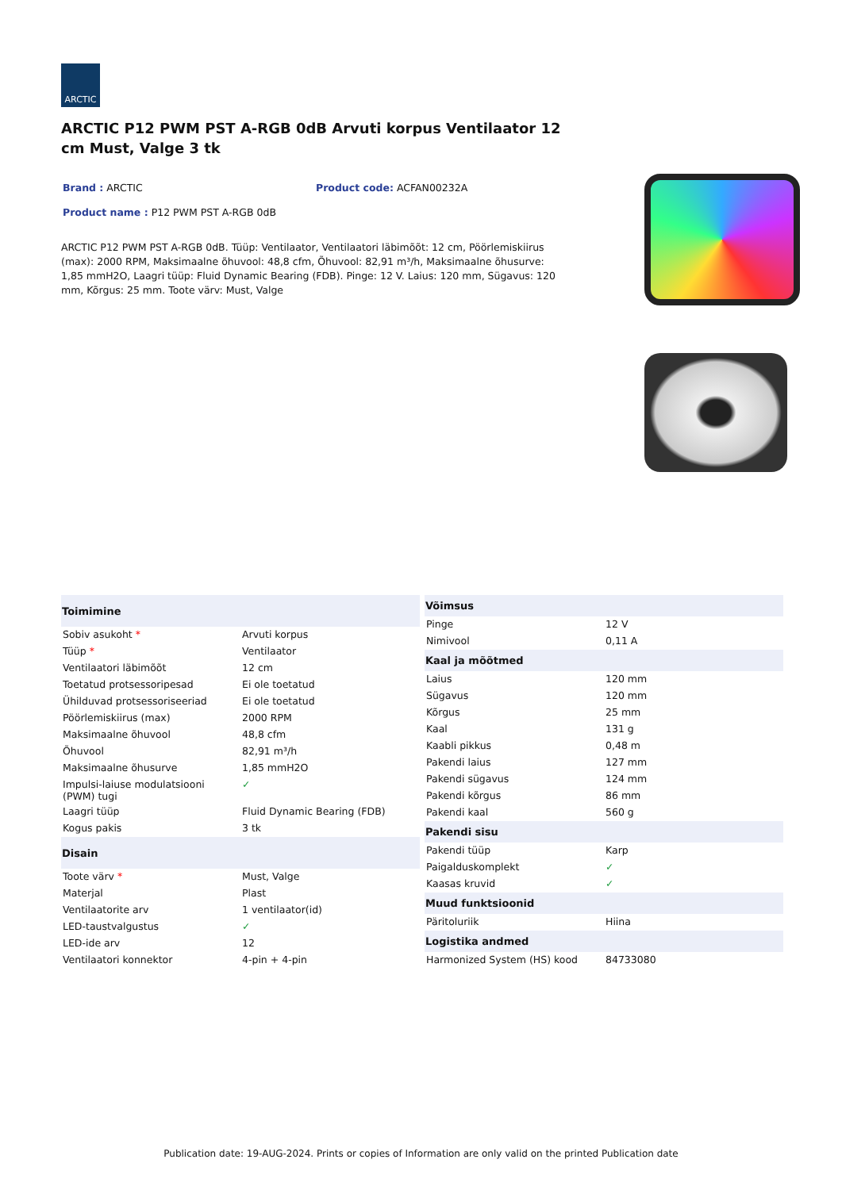ARCTIC
ARCTIC P12 PWM PST A-RGB 0dB Arvuti korpus Ventilaator 12 cm Must, Valge 3 tk
Brand : ARCTIC Product code: ACFAN00232A
Product name : P12 PWM PST A-RGB 0dB
ARCTIC P12 PWM PST A-RGB 0dB. Tüüp: Ventilaator, Ventilaatori läbimõõt: 12 cm, Pöörlemiskiirus (max): 2000 RPM, Maksimaalne õhuvool: 48,8 cfm, Õhuvool: 82,91 m³/h, Maksimaalne õhusurve: 1,85 mmH2O, Laagri tüüp: Fluid Dynamic Bearing (FDB). Pinge: 12 V. Laius: 120 mm, Sügavus: 120 mm, Kõrgus: 25 mm. Toote värv: Must, Valge
| Toimimine | |
| --- | --- |
| Sobiv asukoht * | Arvuti korpus |
| Tüüp * | Ventilaator |
| Ventilaatori läbimõõt | 12 cm |
| Toetatud protsessoripesad | Ei ole toetatud |
| Ühilduvad protsessoriseeriad | Ei ole toetatud |
| Pöörlemiskiirus (max) | 2000 RPM |
| Maksimaalne õhuvool | 48,8 cfm |
| Õhuvool | 82,91 m³/h |
| Maksimaalne õhusurve | 1,85 mmH2O |
| Impulsi-laiuse modulatsiooni (PWM) tugi | ✓ |
| Laagri tüüp | Fluid Dynamic Bearing (FDB) |
| Kogus pakis | 3 tk |
| Disain | |
| Toote värv * | Must, Valge |
| Materjal | Plast |
| Ventilaatorite arv | 1 ventilaator(id) |
| LED-taustvalgustus | ✓ |
| LED-ide arv | 12 |
| Ventilaatori konnektor | 4-pin + 4-pin |
| Võimsus | |
| --- | --- |
| Pinge | 12 V |
| Nimivool | 0,11 A |
| Kaal ja mõõtmed | |
| Laius | 120 mm |
| Sügavus | 120 mm |
| Kõrgus | 25 mm |
| Kaal | 131 g |
| Kaabli pikkus | 0,48 m |
| Pakendi laius | 127 mm |
| Pakendi sügavus | 124 mm |
| Pakendi kõrgus | 86 mm |
| Pakendi kaal | 560 g |
| Pakendi sisu | |
| Pakendi tüüp | Karp |
| Paigalduskomplekt | ✓ |
| Kaasas kruvid | ✓ |
| Muud funktsioonid | |
| Päritoluriik | Hiina |
| Logistika andmed | |
| Harmonized System (HS) kood | 84733080 |
Publication date: 19-AUG-2024. Prints or copies of Information are only valid on the printed Publication date